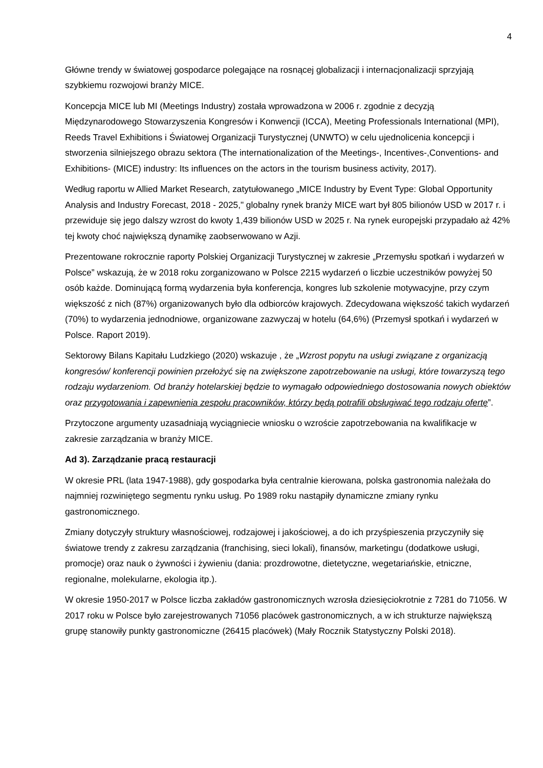4
Główne trendy w światowej gospodarce polegające na rosnącej globalizacji i internacjonalizacji sprzyjają szybkiemu rozwojowi branży MICE.
Koncepcja MICE lub MI (Meetings Industry) została wprowadzona w 2006 r. zgodnie z decyzją Międzynarodowego Stowarzyszenia Kongresów i Konwencji (ICCA), Meeting Professionals International (MPI), Reeds Travel Exhibitions i Światowej Organizacji Turystycznej (UNWTO) w celu ujednolicenia koncepcji i stworzenia silniejszego obrazu sektora (The internationalization of the Meetings-, Incentives-,Conventions- and Exhibitions- (MICE) industry: Its influences on the actors in the tourism business activity, 2017).
Według raportu w Allied Market Research, zatytułowanego „MICE Industry by Event Type: Global Opportunity Analysis and Industry Forecast, 2018 - 2025," globalny rynek branży MICE wart był 805 bilionów USD w 2017 r. i przewiduje się jego dalszy wzrost do kwoty 1,439 bilionów USD w 2025 r. Na rynek europejski przypadało aż 42% tej kwoty choć największą dynamikę zaobserwowano w Azji.
Prezentowane rokrocznie raporty Polskiej Organizacji Turystycznej w zakresie „Przemysłu spotkań i wydarzeń w Polsce” wskazują, że w 2018 roku zorganizowano w Polsce 2215 wydarzeń o liczbie uczestników powyżej 50 osób każde. Dominującą formą wydarzenia była konferencja, kongres lub szkolenie motywacyjne, przy czym większość z nich (87%) organizowanych było dla odbiorców krajowych. Zdecydowana większość takich wydarzeń (70%) to wydarzenia jednodniowe, organizowane zazwyczaj w hotelu (64,6%) (Przemysł spotkań i wydarzeń w Polsce. Raport 2019).
Sektorowy Bilans Kapitału Ludzkiego (2020) wskazuje , że „Wzrost popytu na usługi związane z organizacją kongresów/ konferencji powinien przełożyć się na zwiększone zapotrzebowanie na usługi, które towarzyszą tego rodzaju wydarzeniom. Od branży hotelarskiej będzie to wymagało odpowiedniego dostosowania nowych obiektów oraz przygotowania i zapewnienia zespołu pracowników, którzy będą potrafili obsługiwać tego rodzaju ofertę”.
Przytoczone argumenty uzasadniają wyciągniecie wniosku o wzroście zapotrzebowania na kwalifikacje w zakresie zarządzania w branży MICE.
Ad 3). Zarządzanie pracą restauracji
W okresie PRL (lata 1947-1988), gdy gospodarka była centralnie kierowana, polska gastronomia należała do najmniej rozwiniętego segmentu rynku usług. Po 1989 roku nastąpiły dynamiczne zmiany rynku gastronomicznego.
Zmiany dotyczyły struktury własnościowej, rodzajowej i jakościowej, a do ich przyśpieszenia przyczyniły się światowe trendy z zakresu zarządzania (franchising, sieci lokali), finansów, marketingu (dodatkowe usługi, promocje) oraz nauk o żywności i żywieniu (dania: prozdrowotne, dietetyczne, wegetariańskie, etniczne, regionalne, molekularne, ekologia itp.).
W okresie 1950-2017 w Polsce liczba zakładów gastronomicznych wzrosła dziesięciokrotnie z 7281 do 71056. W 2017 roku w Polsce było zarejestrowanych 71056 placówek gastronomicznych, a w ich strukturze największą grupę stanowiły punkty gastronomiczne (26415 placówek) (Mały Rocznik Statystyczny Polski 2018).